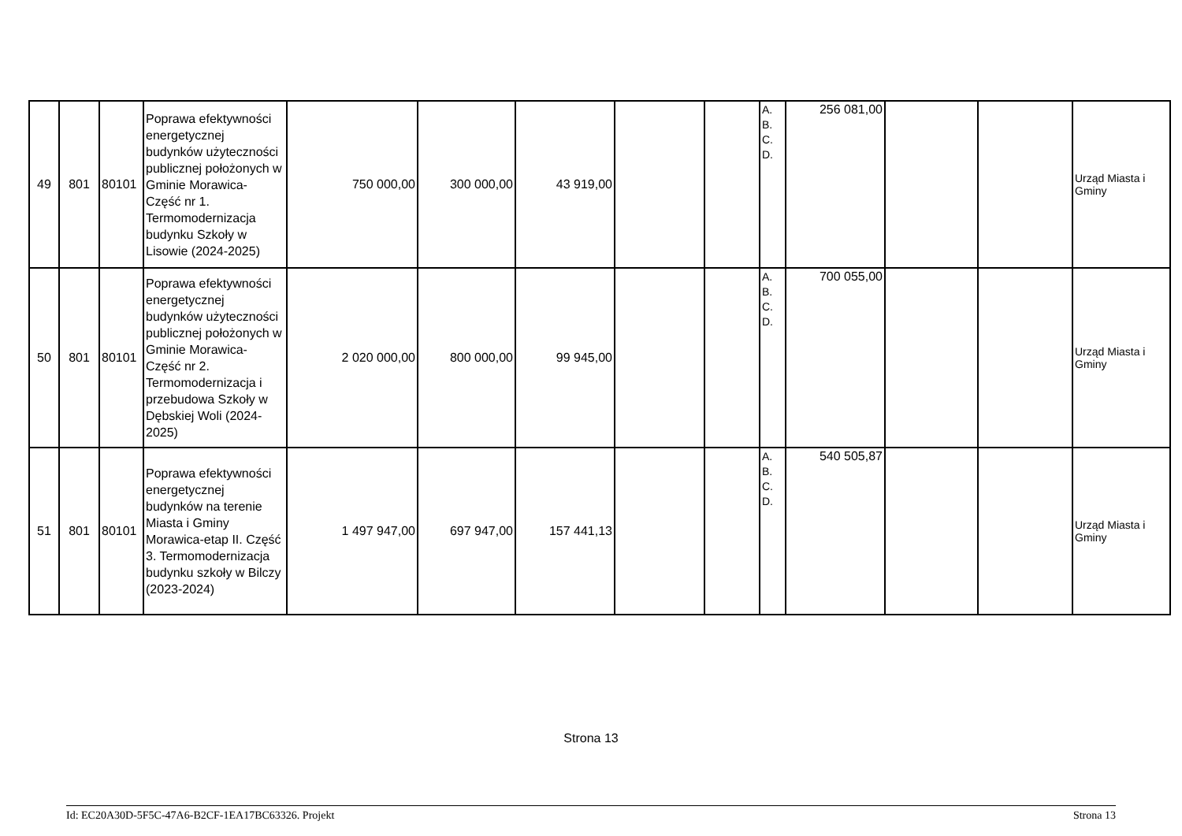| 49 | 801 | 80101 | Poprawa efektywności energetycznej budynków użyteczności publicznej położonych w Gminie Morawica- Część nr 1. Termomodernizacja budynku Szkoły w Lisowie (2024-2025) | 750 000,00 | 300 000,00 | 43 919,00 | | | A. B. C. D. | 256 081,00 | | | Urząd Miasta i Gminy |
| 50 | 801 | 80101 | Poprawa efektywności energetycznej budynków użyteczności publicznej położonych w Gminie Morawica- Część nr 2. Termomodernizacja i przebudowa Szkoły w Dębskiej Woli (2024-2025) | 2 020 000,00 | 800 000,00 | 99 945,00 | | | A. B. C. D. | 700 055,00 | | | Urząd Miasta i Gminy |
| 51 | 801 | 80101 | Poprawa efektywności energetycznej budynków na terenie Miasta i Gminy Morawica-etap II. Część 3. Termomodernizacja budynku szkoły w Bilczy (2023-2024) | 1 497 947,00 | 697 947,00 | 157 441,13 | | | A. B. C. D. | 540 505,87 | | | Urząd Miasta i Gminy |
Strona 13
Id: EC20A30D-5F5C-47A6-B2CF-1EA17BC63326. Projekt Strona 13